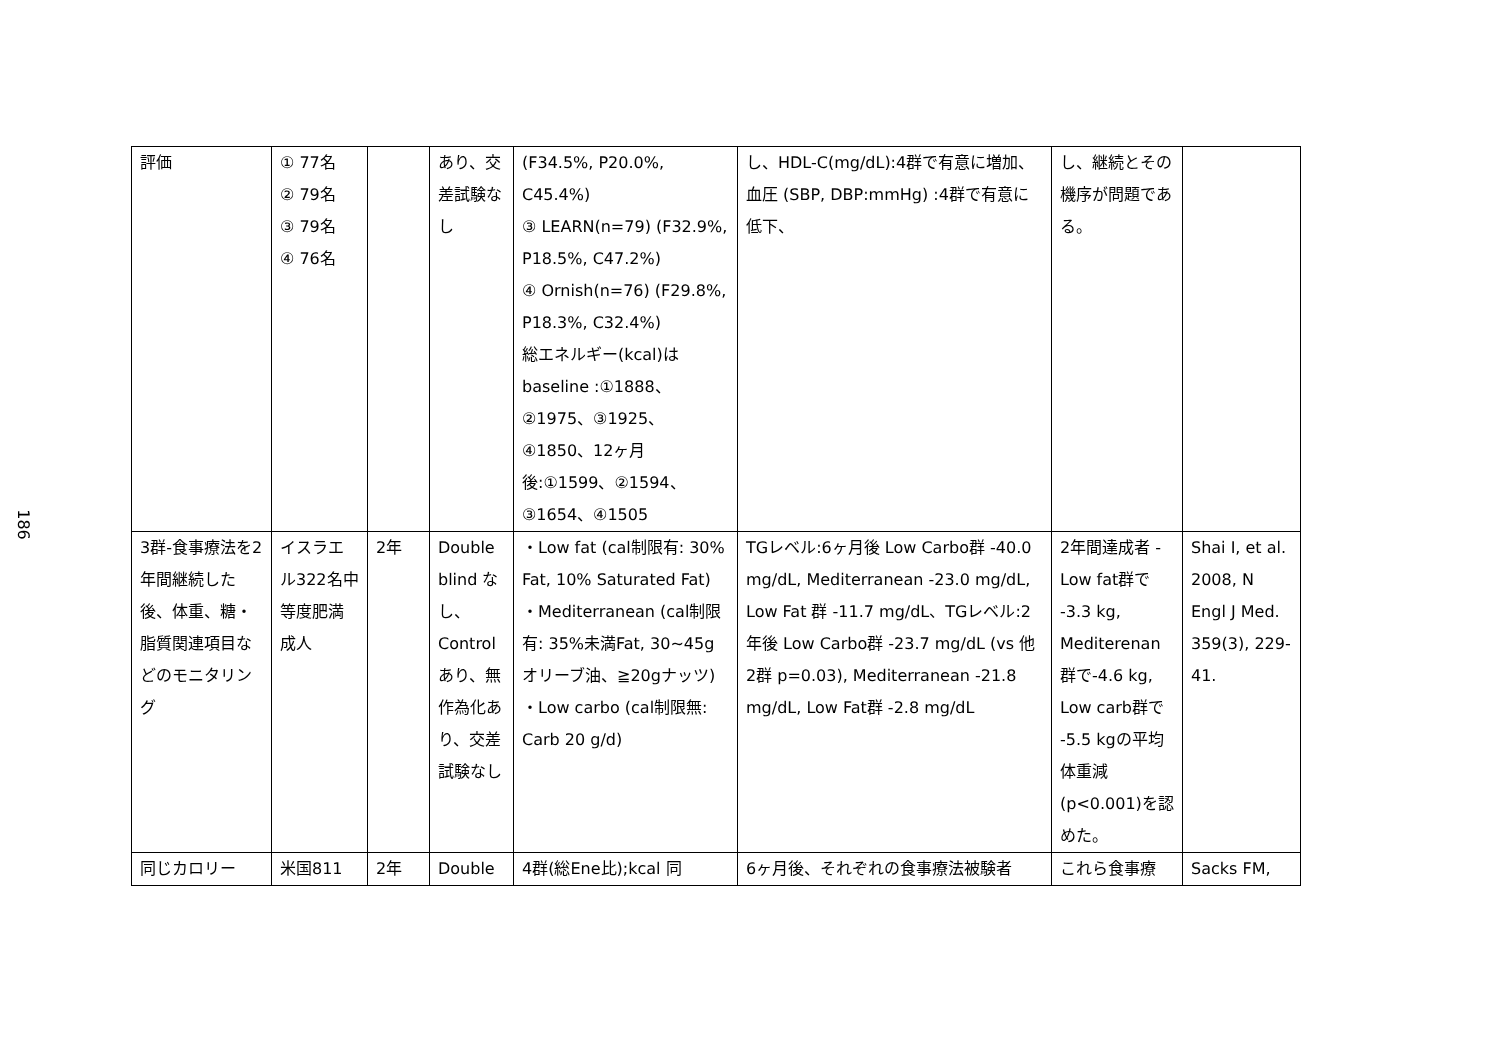186
| 評価 | ① 77名 ② 79名 ③ 79名 ④ 76名 | | あり、交差試験なし | (F34.5%, P20.0%, C45.4%) ③ LEARN(n=79) (F32.9%, P18.5%, C47.2%) ④ Ornish(n=76) (F29.8%, P18.3%, C32.4%) 総エネルギー(kcal)は baseline :①1888、②1975、③1925、④1850、12ヶ月後:①1599、②1594、③1654、④1505 | し、HDL-C(mg/dL):4群で有意に増加、血圧 (SBP, DBP:mmHg) :4群で有意に低下、 | し、継続とその機序が問題である。 | |
| 3群-食事療法を2年間継続した後、体重、糖・脂質関連項目などのモニタリング | イスラエル322名中等度肥満成人 | 2年 | Double blind なし、Control あり、無作為化あり、交差試験なし | ・Low fat (cal制限有: 30% Fat, 10% Saturated Fat) ・Mediterranean (cal制限有: 35%未満Fat, 30~45gオリーブ油、≧20gナッツ) ・Low carbo (cal制限無: Carb 20 g/d) | TGレベル:6ヶ月後 Low Carbo群 -40.0 mg/dL, Mediterranean -23.0 mg/dL, Low Fat 群 -11.7 mg/dL、TGレベル:2年後 Low Carbo群 -23.7 mg/dL (vs 他2群 p=0.03), Mediterranean -21.8 mg/dL, Low Fat群 -2.8 mg/dL | 2年間達成者 -Low fat群で -3.3 kg, Mediterenan群で-4.6 kg, Low carb群で -5.5 kgの平均体重減 (p<0.001)を認めた。 | Shai I, et al. 2008, N Engl J Med. 359(3), 229-41. |
| 同じカロリー | 米国811 | 2年 | Double | 4群(総Ene比);kcal 同 | 6ヶ月後、それぞれの食事療法被験者 | これら食事療 | Sacks FM, |